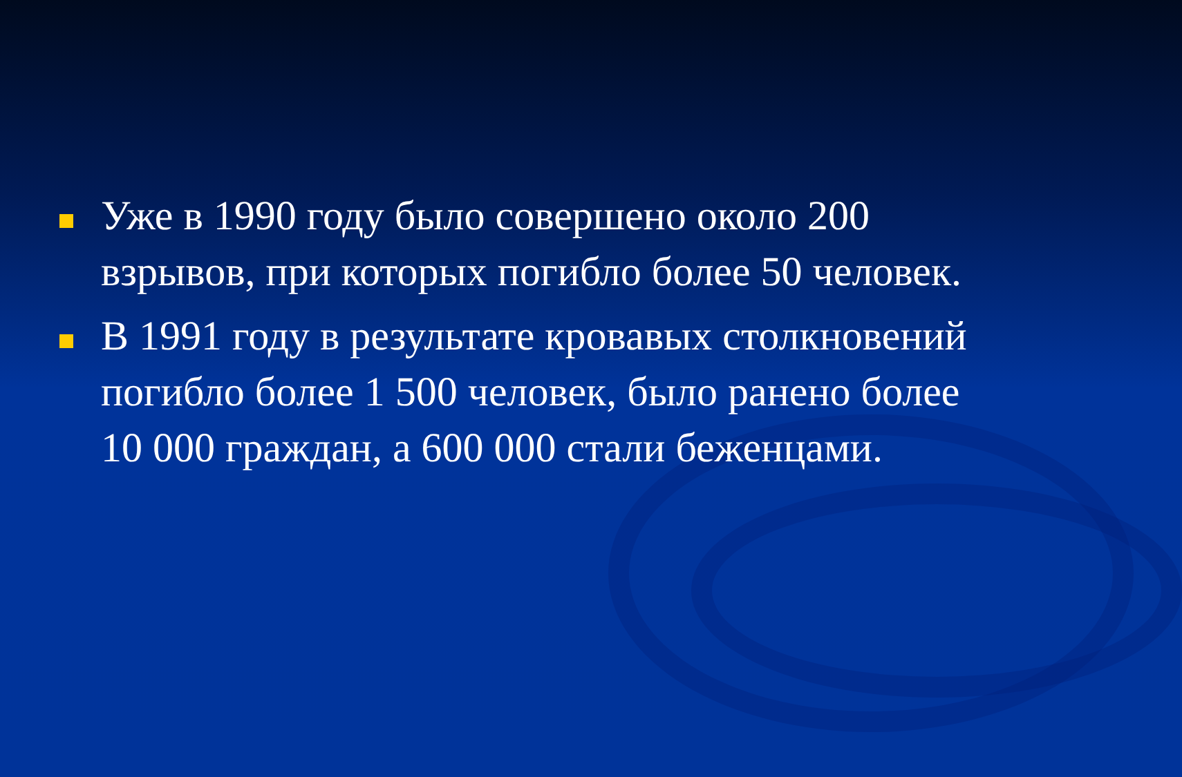Уже в 1990 году было совершено около 200 взрывов, при которых погибло более 50 человек.
В 1991 году в результате кровавых столкновений погибло более 1 500 человек, было ранено более 10 000 граждан, а 600 000 стали беженцами.